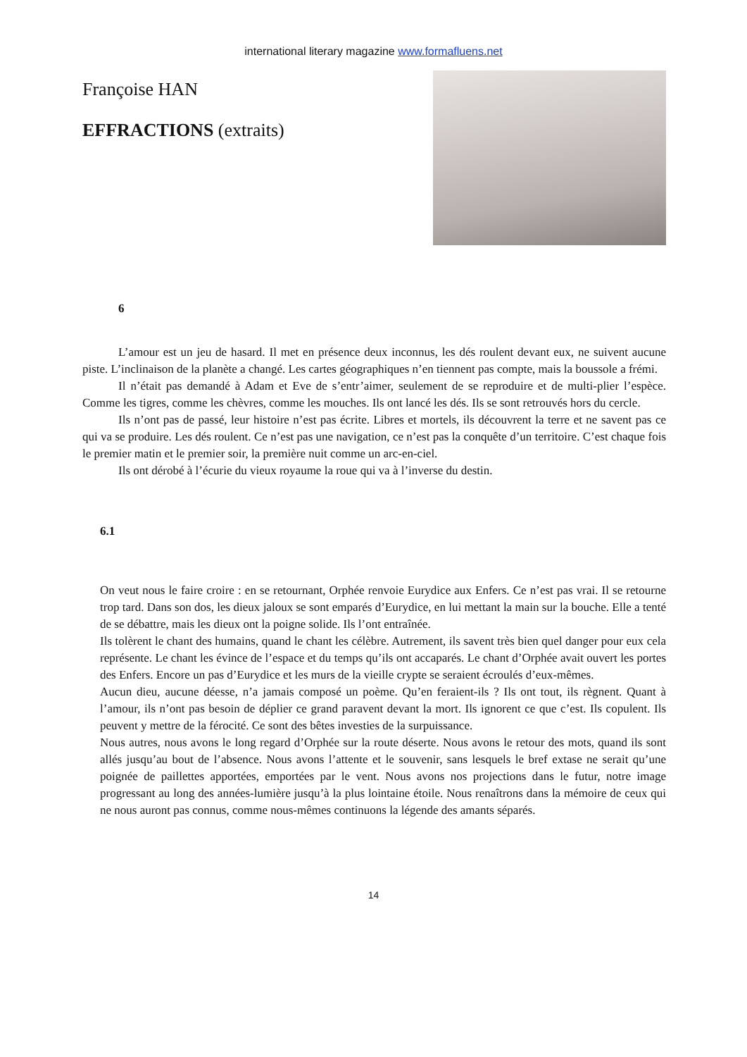international literary magazine www.formafluens.net
Françoise HAN
EFFRACTIONS (extraits)
6
L’amour est un jeu de hasard. Il met en présence deux inconnus, les dés roulent devant eux, ne suivent aucune piste. L’inclinaison de la planète a changé. Les cartes géographiques n’en tiennent pas compte, mais la boussole a frémi.
Il n’était pas demandé à Adam et Eve de s’entr’aimer, seulement de se reproduire et de multi-plier l’espèce. Comme les tigres, comme les chèvres, comme les mouches. Ils ont lancé les dés. Ils se sont retrouvés hors du cercle.
Ils n’ont pas de passé, leur histoire n’est pas écrite. Libres et mortels, ils découvrent la terre et ne savent pas ce qui va se produire. Les dés roulent. Ce n’est pas une navigation, ce n’est pas la conquête d’un territoire. C’est chaque fois le premier matin et le premier soir, la première nuit comme un arc-en-ciel.
Ils ont dérobé à l’écurie du vieux royaume la roue qui va à l’inverse du destin.
6.1
On veut nous le faire croire : en se retournant, Orphée renvoie Eurydice aux Enfers. Ce n’est pas vrai. Il se retourne trop tard. Dans son dos, les dieux jaloux se sont emparés d’Eurydice, en lui mettant la main sur la bouche. Elle a tenté de se débattre, mais les dieux ont la poigne solide. Ils l’ont entraînée.
Ils tolèrent le chant des humains, quand le chant les célèbre. Autrement, ils savent très bien quel danger pour eux cela représente. Le chant les évince de l’espace et du temps qu’ils ont accaparés. Le chant d’Orphée avait ouvert les portes des Enfers. Encore un pas d’Eurydice et les murs de la vieille crypte se seraient écroulés d’eux-mêmes.
Aucun dieu, aucune déesse, n’a jamais composé un poème. Qu’en feraient-ils ? Ils ont tout, ils règnent. Quant à l’amour, ils n’ont pas besoin de déplier ce grand paravent devant la mort. Ils ignorent ce que c’est. Ils copulent. Ils peuvent y mettre de la férocité. Ce sont des bêtes investies de la surpuissance.
Nous autres, nous avons le long regard d’Orphée sur la route déserte. Nous avons le retour des mots, quand ils sont allés jusqu’au bout de l’absence. Nous avons l’attente et le souvenir, sans lesquels le bref extase ne serait qu’une poignée de paillettes apportées, emportées par le vent. Nous avons nos projections dans le futur, notre image progressant au long des années-lumière jusqu’à la plus lointaine étoile. Nous renaîtrons dans la mémoire de ceux qui ne nous auront pas connus, comme nous-mêmes continuons la légende des amants séparés.
14